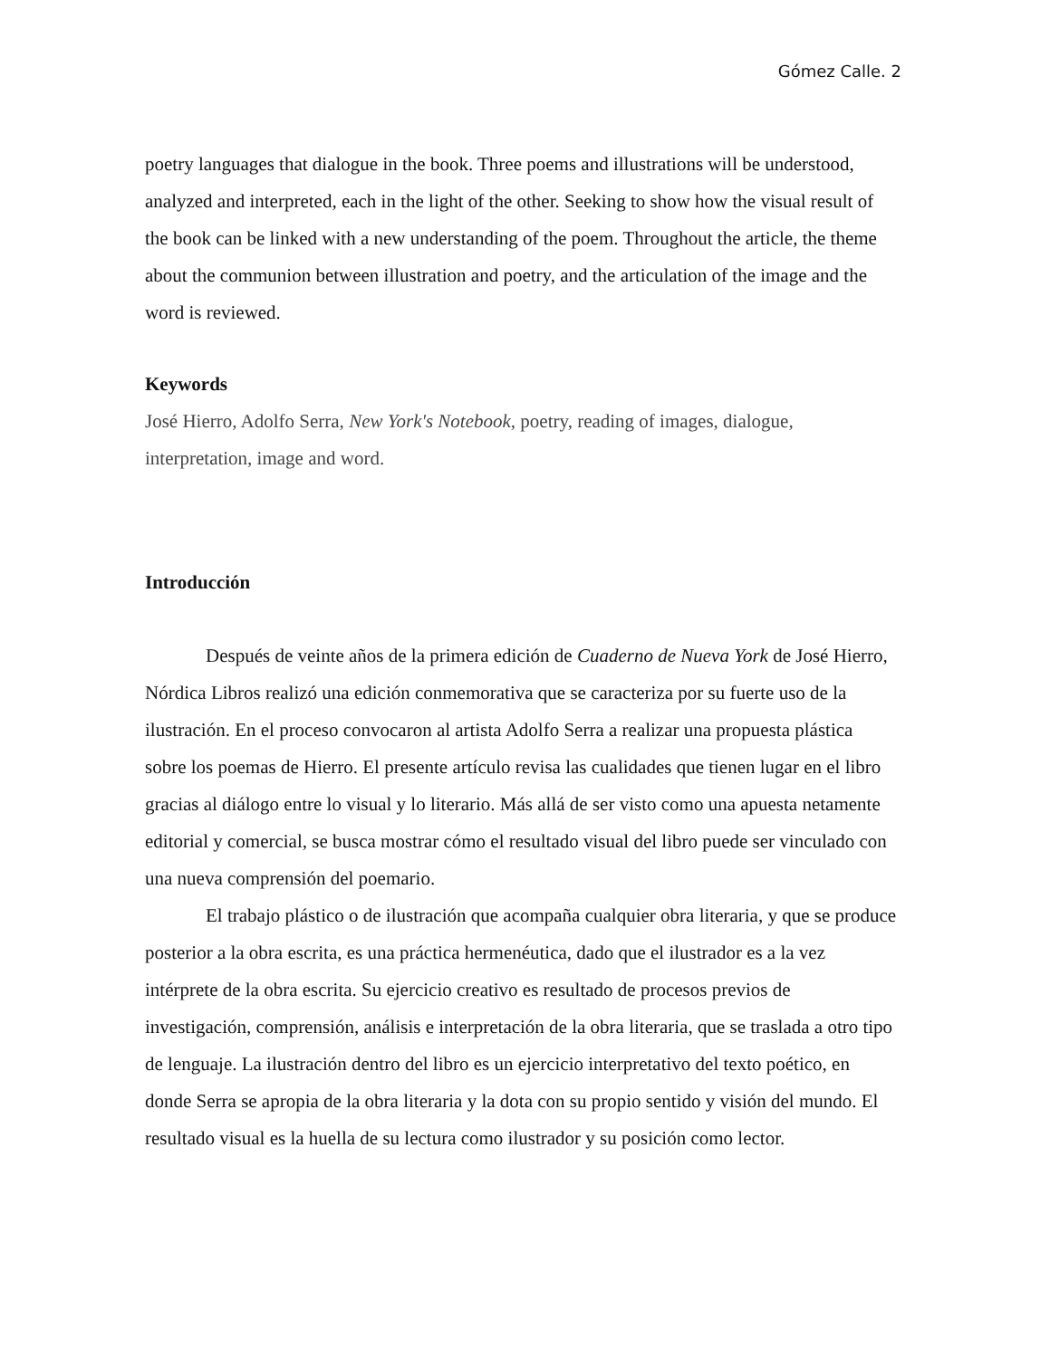Gómez Calle. 2
poetry languages that dialogue in the book. Three poems and illustrations will be understood, analyzed and interpreted, each in the light of the other. Seeking to show how the visual result of the book can be linked with a new understanding of the poem. Throughout the article, the theme about the communion between illustration and poetry, and the articulation of the image and the word is reviewed.
Keywords
José Hierro, Adolfo Serra, New York's Notebook, poetry, reading of images, dialogue, interpretation, image and word.
Introducción
Después de veinte años de la primera edición de Cuaderno de Nueva York de José Hierro, Nórdica Libros realizó una edición conmemorativa que se caracteriza por su fuerte uso de la ilustración. En el proceso convocaron al artista Adolfo Serra a realizar una propuesta plástica sobre los poemas de Hierro. El presente artículo revisa las cualidades que tienen lugar en el libro gracias al diálogo entre lo visual y lo literario. Más allá de ser visto como una apuesta netamente editorial y comercial, se busca mostrar cómo el resultado visual del libro puede ser vinculado con una nueva comprensión del poemario.
El trabajo plástico o de ilustración que acompaña cualquier obra literaria, y que se produce posterior a la obra escrita, es una práctica hermenéutica, dado que el ilustrador es a la vez intérprete de la obra escrita. Su ejercicio creativo es resultado de procesos previos de investigación, comprensión, análisis e interpretación de la obra literaria, que se traslada a otro tipo de lenguaje. La ilustración dentro del libro es un ejercicio interpretativo del texto poético, en donde Serra se apropia de la obra literaria y la dota con su propio sentido y visión del mundo. El resultado visual es la huella de su lectura como ilustrador y su posición como lector.